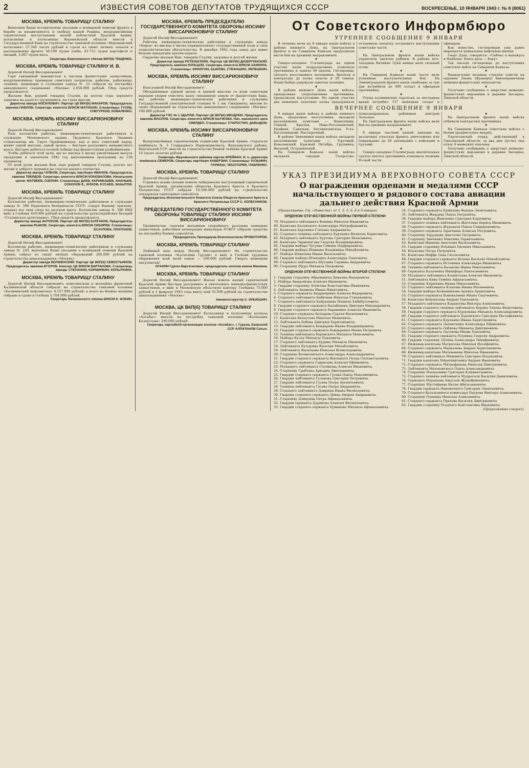2 ИЗВЕСТИЯ СОВЕТОВ ДЕПУТАТОВ ТРУДЯЩИХСЯ СССР ВОСКРЕСЕНЬЕ, 10 ЯНВАРЯ 1943 г. № 8 (8061)
МОСКВА, КРЕМЛЬ ТОВАРИЩУ СТАЛИНУ
Выполняя Ваши исторические указания о всемерной помощи фронту в борьбе за независимость и свободу нашей Родины, воодушевлённые героическим наступлением нашей доблестной Красной Армии, колхозники и колхозницы Воронежской области внесли в Государственный банк на строительство танковой колонны «Воронежский колхозник» 37.348 тысяч рублей и сдали из своих личных запасов в распоряжение фронта 38.100 пудов хлеба, 42.715 пудов картофеля и овощей, 3.067 пудов мяса.
Секретарь Воронежского обкома ВКП(б) ТИЩЕНКО.
МОСКВА, КРЕМЛЬ ТОВАРИЩУ СТАЛИНУ И. В.
Дорогой Иосиф Виссарионович!
Горя священной ненавистью к наглым фашистским захватчикам, воодушевлённые примером советских патриотов, рабочие, работницы, техники, инженеры и служащие завода № 23 собрали на постройку авиационного соединения «Москва» 2.050.000 рублей. Сбор средств продолжается.
Желаем Вам, родной товарищ Сталин, на долгие годы хорошего здоровья на радость трудящимся, на страх врагам.
Директор завода НОСИЛОВИЧ. Парторг ЦК ВКП(б) МАКАРОВ. Председатель завкома ПАВЛОВ. Секретарь комитета ВЛКСМ МАТЮХИН. Стахановцы: ГУСЕВ, СНЕГУРКОВ, КОВАЛЕНКО.
МОСКВА, КРЕМЛЬ ИОСИФУ ВИССАРИОНОВИЧУ СТАЛИНУ
Дорогой Иосиф Виссарионович!
Наш коллектив рабочих, инженерно-технических работников и служащих Московского ордена Трудового Красного Знамени станкозавода им. Серго Орджоникидзе, как и весь советский народ, живёт одной мыслью, одной целью — быстрее разгромить ненавистного врага, быстрее добиться полной победы над фашистскими разбойниками.
Чтобы добиться этой цели, мы из месяца в месяц увеличиваем выпуск продукции и закончили 1942 год выполнением программы на 138 процентов.
От всей души желаем Вам, наш родной товарищ Сталин, долгих лет жизни и доброго здоровья на счастье нашего отечества.
Директор завода ЧУЙКОВ. Секретарь партбюро ИВАНОВ. Председатель завкома ТВЕРДОВ. Секретарь комитета ВЛКСМ КОНОВАЛОВА. Начальники цехов: МАТВЕЕВ, ОЗОЛИН. Стахановцы ДАЕВ, КАРАМЫШЕВ, АНАНЬЕВ, СОКОЛОВ Е., ЖОХОВ, КУСАЕВ, ЗАБЫТОВ.
МОСКВА, КРЕМЛЬ ТОВАРИЩУ СТАЛИНУ
Дорогой Иосиф Виссарионович!
Коллектив рабочих, инженерно-технических работников и служащих завода № 398 Наркомата боеприпасов СССР, следуя Вашему призыву, отдавал все свои силы на разгром врага. Коллектив завода № 398 НКБ внёс в Госбанк 450.000 рублей на строительство артиллерийских батарей «Сталинская артиллерия». Сбор средств продолжается.
Директор завода АНТОНОВ. Парторг ЦК ВКП(б) БУЛГАКОВ. Председатель завкома РЫЖОВ. Секретарь комитета ВЛКСМ СИБИРЕВ. Стахановцы: ЕСАУЛОВА, ПЛАТОНОВ.
МОСКВА, КРЕМЛЬ ТОВАРИЩУ СТАЛИНУ
Дорогой Иосиф Виссарионович!
Коллектив рабочих, инженерно-технических работников и служащих завода № 220, выполняя Ваше указание о всемерной помощи Красной Армии, собрал из своих личных сбережений 200.000 рублей на строительство авиаэскадрильи «Москва».
Директор завода ВОЛЖЕНСКИЙ. Парторг ЦК ВКП(б) СЕВОСТЬЯНОВ. Председатель завкома ЕГОРОВ. Комсорг ЦК ВЛКСМ ВАРТАНОВА. Стахановцы завода: СТЕПАНОВ, КОРМИЛКИН, КОПЫТКИНА.
МОСКВА, КРЕМЛЬ ТОВАРИЩУ СТАЛИНУ
Дорогой Иосиф Виссарионович, комсомольцы и молодёжь фронтовой Калининской области собрали на строительство танковой колонны «Калининский комсомолец» 4.537.000 рублей, а всего на боевые машины собрано и сдано в Госбанк 5.704.000 рублей.
Секретарь Калининского обкома ВЛКСМ К. ФОКИН.
МОСКВА, КРЕМЛЬ ПРЕДСЕДАТЕЛЮ ГОСУДАРСТВЕННОГО КОМИТЕТА ОБОРОНЫ ИОСИФУ ВИССАРИОНОВИЧУ СТАЛИНУ
Дорогой Иосиф Виссарионович!
Рабочие, инженерно-технические работники и служащие завода «Борец» из месяца в месяц перевыполняют государственный план и свои социалистические обязательства. В декабре 1942 года завод дал вдвое больше продукции против апреля.
Сердечно желаем Вам, товарищ Сталин, здоровья и долгой жизни.
Директор завода РОТЕНШТЕЙН. Парторг ЦК ВКП(б) ДИЗЕРГИНСКИЙ. Председатель завкома КОЛЬЦОВ. Секретарь комитета ВЛКСМ ЗАИКИНА. Стахановцы: ФИНОГИН, БЫКОВА, СТЕФАШИН, ЛЕПЕШКИН.
МОСКВА, КРЕМЛЬ ИОСИФУ ВИССАРИОНОВИЧУ СТАЛИНУ
Наш родной Иосиф Виссарионович!
Объединённые единой целью и единой мыслью со всем советским народом скорее очистить нашу священную землю от фашистских банд, мы, рабочие, инженерно-технические работники и служащие Государственной электрической станции № 1 им. Смидовича, вносим из своих сбережений на строительство авиационного соединения «Москва» 100.000 рублей.
Директор ГЭС № 1 УДАЛОВ. Парторг ЦК ВКП(б) МЕНДЛИН. Председатель завкома МАСЛОВ. Секретарь комитета ВЛКСМ БЫЧКОВА. Нач. машинного цеха СВЕРДЕЛ. Стахановцы: СТАРОСТИН, ДАВЫДОВ.
МОСКВА, КРЕМЛЬ ИОСИФУ ВИССАРИОНОВИЧУ СТАЛИНУ
Воодушевлённые героическими подвигами Красной Армии, старатели комбината № 5 Главредмета Наркомцветмета, Фрунзенского района, Киргизской ССР, внесли на строительство боевой техники Красной Армии 10 тысяч золотых рублей.
Секретарь Фрунзенского райкома партии КРЕЙМАН. И. о. директора комбината СЕМЕРОВ. Секретарь партбюро КАВЕРЗИН. Стахановцы: КУЗЬМИН, ГАРМАШ, ЧЕБОТАРЕВ, ПАВЛЕНКО.
МОСКВА, КРЕМЛЬ ТОВАРИЩУ СТАЛИНУ
Дорогой Иосиф Виссарионович!
Стремясь всеми силами помочь победоносно наступающей героической Красной Армии, организации общества Красного Креста и Красного Полумесяца СССР собрали 14.500.000 рублей на строительство эскадрильи санитарных самолётов.
Председатель Исполнительного Комитета Союза Обществ Красного Креста и Красного Полумесяца СССР С. КОЛЕСНИКОВ.
ПРЕДСЕДАТЕЛЮ ГОСУДАРСТВЕННОГО КОМИТЕТА ОБОРОНЫ ТОВАРИЩУ СТАЛИНУ ИОСИФУ ВИССАРИОНОВИЧУ
Проникнутые горячим желанием скорейшего разгрома немецких захватчиков, работники кооперации инвалидов РСФСР собрали средства на постройку боевых самолётов.
Председатель Президиума Всекопинсоюза ПРОВОТОРОВ.
МОСКВА, КРЕМЛЬ ТОВАРИЩУ СТАЛИНУ
Любимый наш вождь Иосиф Виссарионович! На строительство танковой колонны «Колхозник Грузии» я внёс в Госбанк трудовые сбережения всей моей семьи — 500.000 рублей. Смерть немецким оккупантам!
ОГАНЯН Гурген Вартегисович, председатель колхоза имени Микояна.
МОСКВА, КРЕМЛЬ ТОВАРИЩУ СТАЛИНУ
Дорогой Иосиф Виссарионович! Желая помочь нашей героической Красной Армии быстрее разгромить и уничтожить немецко-фашистских захватчиков, я внёс в Московскую областную контору Госбанка 75.000 рублей и 1 февраля 1943 года внесу ещё 35.000 рублей на строительство авиасоединения «Москва».
Авиаконструктор С. ИЛЬЮШИН.
МОСКВА, ЦК ВКП(б) ТОВАРИЩУ СТАЛИНУ
Дорогой Иосиф Виссарионович! Колхозники и колхозницы колхоза «Алгабас» внесли на постройку танковой колонны «Колхозник Казахстана» 240.000 рублей.
Секретарь партийной организации колхоза «Алгабас», г. Гурьев, Казахской ССР АЛПАТАНОВ Сагын.
От Советского Информбюро
УТРЕННЕЕ СООБЩЕНИЕ 9 ЯНВАРЯ
В течение ночи на 9 января наши войска в районе нижнего Дона, на Центральном фронте и на Северном Кавказе продолжали вести бои на прежних направлениях.
★
Северо-западнее Сталинграда на одном участке наше подразделение атаковало противника и заняло 40 окопов. Гитлеровцы, пытаясь восстановить положение, бросили в контратаку до полка пехоты и 20 танков. Наши бойцы удержали занятые позиции.
★
В районе нижнего Дона наши войска, преодолевая сопротивление противника, продолжали наступление. На одном участке два немецких пехотных полка предприняли отчаянную попытку остановить наступающие советские части.
★
На Центральном фронте наши войска укрепляли занятые рубежи. В районе юго-западнее Великие Луки немцы вели сильный огонь.
★
На Северном Кавказе наши части вели успешные наступательные бои. На Ленинградском фронте наши снайперы за три дня истребили до 400 солдат и офицеров противника.
★
Отряд калининских партизан за последнее время истребил 157 немецких солдат и офицеров.
Как известно, гитлеровцам уже давно мерещатся кавказские нефтяные вышки.
Георг Дука, говорится: «Сейчас я нахожусь в Майкопе. Наша цель — Баку».
Так писали гитлеровцы до наступления советских войск на Северном Кавказе.
★
Французские вольные стрелки сожгли на окраине Лиона (Франция) бензохранилище немецко-фашистских оккупантов.
★
Получено сообщение о зверствах немецко-фашистских мерзавцев в деревне Заозерье, Пинской области.
ВЕЧЕРНЕЕ СООБЩЕНИЕ 9 ЯНВАРЯ
9 января наши войска в районе нижнего Дона, продолжая наступление, овладели населёнными пунктами — Новылинин, Сенной, Крылов, Ново-Россошанский, Ерофеев, Савельев, Боговявленская, Усть-Кагальницкий, Настырочный.
В районе Зимовники наши войска овладели населёнными пунктами — Торговый, Ковалевский, Красный Октябрь, Грушевка, Веселый, Островянский.
На Северном Кавказе наши войска овладели городом Солдатско-Александровское, районным центром Зольское.
На Центральном фронте наши войска вели бои на прежних направлениях.
★
8 января частями нашей авиации на различных участках фронта уничтожено или повреждено до 50 автомашин с войсками и грузами.
★
Северо-западнее Сталинграда значительная группа пехоты противника атаковала позиции Н-ской части.
★
На Центральном фронте наши войска отбивали контратаки противника.
★
На Северном Кавказе советские войска с боями продвигались вперёд.
Партизанский отряд, действующий в Смоленской области, за два дня пустил под откос 4 немецких эшелона.
Получено сообщение о зверствах немецко-фашистских мерзавцев в деревне Заозерье, Пинской области.
УКАЗ ПРЕЗИДИУМА ВЕРХОВНОГО СОВЕТА СССР
О награждении орденами и медалями СССР начальствующего и рядового состава авиации дальнего действия Красной Армии
(Продолжение. См. «Известия» от 1, 3, 5, 6, 8 и 9 января)
ОРДЕНОМ ОТЕЧЕСТВЕННОЙ ВОЙНЫ ПЕРВОЙ СТЕПЕНИ
79. Младшего лейтенанта Фомина Николая Ивановича.
80. Капитана Халанского Александра Митрофановича.
81. Капитана Харченко Степана Андреевича.
82. Старшего техника-лейтенанта Харченко Филиппа Борисовича.
83. Младшего лейтенанта Хуртова Григория Яковлевича.
84. Капитана Чернопятова Георгия Владимировича.
85. Гвардии майора Чугуева Семена Порфирьевича.
86. Гвардии майора Шанаева Владимира Михайловича.
87. Майора Шевелева Ивана Васильевича.
88. Гвардии майора Штепенко Александра Павловича.
89. Старшего лейтенанта Шугаева Германа Андреевича.
90. Старшину Щура Михаила Петровича.
ОРДЕНОМ ОТЕЧЕСТВЕННОЙ ВОЙНЫ ВТОРОЙ СТЕПЕНИ
1. Гвардии старшину Абрамовича Демьяна Федоровича.
2. Майора Аверьянова Алексея Ивановича.
3. Гвардии старшину Агентова Константина Ивановича.
4. Лейтенанта Акимова Ивана Никитовича.
5. Старшего сержанта Андрющенко Алексея Федоровича.
6. Старшего лейтенанта Бабичева Николая Степановича.
7. Старшего лейтенанта Байрышева Шамиля Хабибулловича.
8. Гвардии старшего сержанта Балабанова Дмитрия Никандровича.
9. Гвардии старшего сержанта Бараненко Алексея Ивановича.
10. Старшего сержанта Батырева Сергея Васильевича.
11. Капитана Белоусова Николая Ивановича.
12. Лейтенанта Бобова Дмитрия Харитоновича.
13. Гвардии лейтенанта Бондарева Ивана Владимировича.
14. Гвардии старшего сержанта Бондаренко Ивана Петровича.
15. Техника-лейтенанта Боровского Михаила Моисеевича.
16. Майора Булла Михаила Павловича.
17. Старшего лейтенанта Бурина Михаила Ивановича.
18. Лейтенанта Бутырина Василия Михайловича.
19. Лейтенанта Васильева Николая Всеволодовича.
20. Старшину Вознесенского Александра Александровича.
21. Гвардии старшего сержанта Высоцкого Петра Сильвестровича.
22. Старшего сержанта Гаврилова Алексея Ефимовича.
23. Младшего лейтенанта Головкова Алексея Ивановича.
24. Старшину Грабчака Аркадия Дмитриевича.
25. Гвардии старшего сержанта Гусева Павла Максимовича.
26. Гвардии лейтенанта Гузанова Григория Петровича.
27. Гвардии лейтенанта Гусева Петра Арсентьевича.
28. Техника-лейтенанта Гусева Петра Андреевича.
29. Старшего лейтенанта Дамрина Ивана Филипповича.
30. Гвардии старшего сержанта Дивиц Андрея Андреевича.
31. Старшину Доморова Петра Афанасьевича.
32. Гвардии сержанта Дурикова Алексея Филипповича.
33. Гвардии старшего сержанта Ерманова Михаила Афанасьевича.
34. Старшего сержанта Ермилова Федора Леонтьевича.
35. Лейтенанта Жердева Павла Петровича.
36. Гвардии майора Живченко Григория Карповича.
37. Старшего техника-лейтенанта Жеголева Бориса Ивановича.
38. Старшего сержанта Журавеля Павла Спиридоновича.
39. Старшего сержанта Заречнева Алексея Петровича.
40. Старшину Зарудаева Анатолия Петровича.
41. Старшину Зинченко Максима Терентьевича.
42. Капитана Иванова Анатолия Васильевича.
43. Гвардии старшину Ильиных Евгения Николаевича.
44. Ильясина Петра Петровича.
45. Капитана Иоффе Льва Гиллеловича.
46. Гвардии старшего сержанта Исаева Василия Михайловича.
47. Старшего сержанта Истомина Александра Ивановича.
48. Техника-лейтенанта Казакова Ивана Николаевича.
49. Сержанта Казаченко Никифора Пантелеевича.
50. Младшего лейтенанта Капентьева Алексея Ивановича.
51. Лейтенанта Кива Семёна Афанасьевича.
52. Старшину Кирюхина Ивана Николаевича.
53. Старшего лейтенанта Клопова Ивана Матвеевича.
54. Гвардии майора Коженникова Архипа Архиповича.
55. Старшего сержанта Коноваленко Ивана Сергеевича.
56. Капитана Коновалова Андрея Павловича.
57. Младшего лейтенанта Корнилова Виктора Алексеевича.
58. Гвардии старшего техника-лейтенанта Коряка Тихона Федотовича.
59. Гвардии старшего сержанта Курилкина Михаила Александровича.
60. Гвардии старшего лейтенанта Куровского Григория Евстафьевича.
61. Старшего сержанта Курченко Ивана Харитоновича.
62. Старшего сержанта Лахметкина Александра Ефимовича.
63. Старшего сержанта Лобкова Михаила Дмитриевича.
64. Старшего сержанта Лагунова Ивана Павловича.
65. Гвардии старшего сержанта Олунина Георгия Андреевича.
66. Гвардии старшину Лупика Александра Тимофеевича.
67. Инженер-капитана Матросова Николая Иосифовича.
68. Старшего сержанта Меркачева Андрея Харитоновича.
69. Инженер-капитана Милованова Николая Ивановича.
70. Старшего лейтенанта Миневича Григория Исааковича.
71. Гвардии капитана Мирошниченко Андрея Ивановича.
72. Старшего сержанта Митрофанова Николая Дмитриевича.
73. Лейтенанта Митьковского Павла Александровича.
74. Старшину Москаленко Григория Климентьевича.
75. Старшего техника-лейтенанта Мудрогеля Василия Даниловича.
76. Сержанта Мурашова Ажугали Жумайкиновича.
77. Старшину Мустафаева Билая Абильзановича.
78. Гвардии сержанта Наконечного Григория Леонтьевича.
79. Старшего батальонного комиссара Окунова Виктора Алексеевича.
80. Старшину Оленина Николая Алексеевича.
81. Старшего сержанта Орехова Василия Дмитриевича.
82. Гвардии старшину Осадчего Константина Ивановича.
(Продолжение следует).